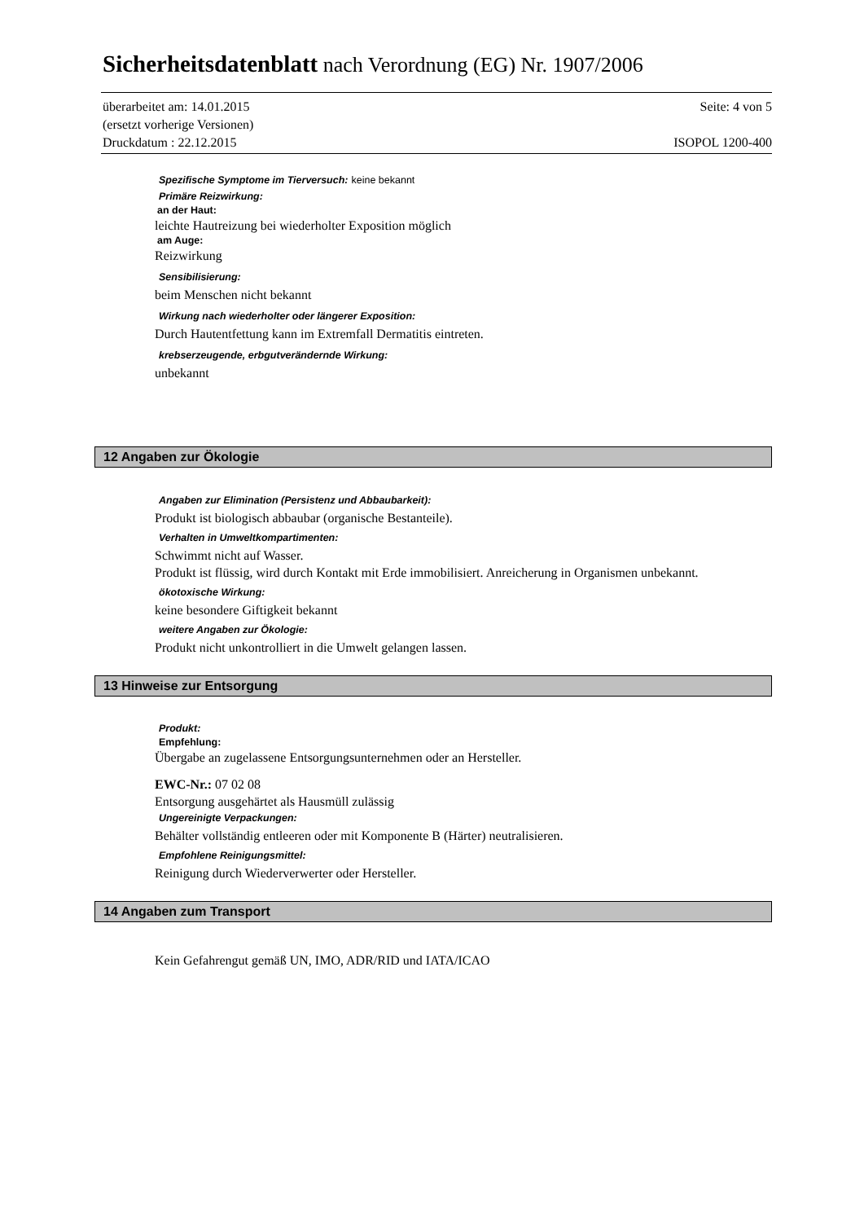Sicherheitsdatenblatt nach Verordnung (EG) Nr. 1907/2006
überarbeitet am: 14.01.2015 Seite: 4 von 5
(ersetzt vorherige Versionen)
Druckdatum : 22.12.2015 ISOPOL 1200-400
Spezifische Symptome im Tierversuch: keine bekannt
Primäre Reizwirkung:
an der Haut:
leichte Hautreizung bei wiederholter Exposition möglich
am Auge:
Reizwirkung
Sensibilisierung:
beim Menschen nicht bekannt
Wirkung nach wiederholter oder längerer Exposition:
Durch Hautentfettung kann im Extremfall Dermatitis eintreten.
krebserzeugende, erbgutverändernde Wirkung:
unbekannt
12 Angaben zur Ökologie
Angaben zur Elimination (Persistenz und Abbaubarkeit):
Produkt ist biologisch abbaubar (organische Bestanteile).
Verhalten in Umweltkompartimenten:
Schwimmt nicht auf Wasser.
Produkt ist flüssig, wird durch Kontakt mit Erde immobilisiert. Anreicherung in Organismen unbekannt.
ökotoxische Wirkung:
keine besondere Giftigkeit bekannt
weitere Angaben zur Ökologie:
Produkt nicht unkontrolliert in die Umwelt gelangen lassen.
13 Hinweise zur Entsorgung
Produkt:
Empfehlung:
Übergabe an zugelassene Entsorgungsunternehmen oder an Hersteller.
EWC-Nr.: 07 02 08
Entsorgung ausgehärtet als Hausmüll zulässig
Ungereinigte Verpackungen:
Behälter vollständig entleeren oder mit Komponente B (Härter) neutralisieren.
Empfohlene Reinigungsmittel:
Reinigung durch Wiederverwerter oder Hersteller.
14 Angaben zum Transport
Kein Gefahrengut gemäß UN, IMO, ADR/RID und IATA/ICAO